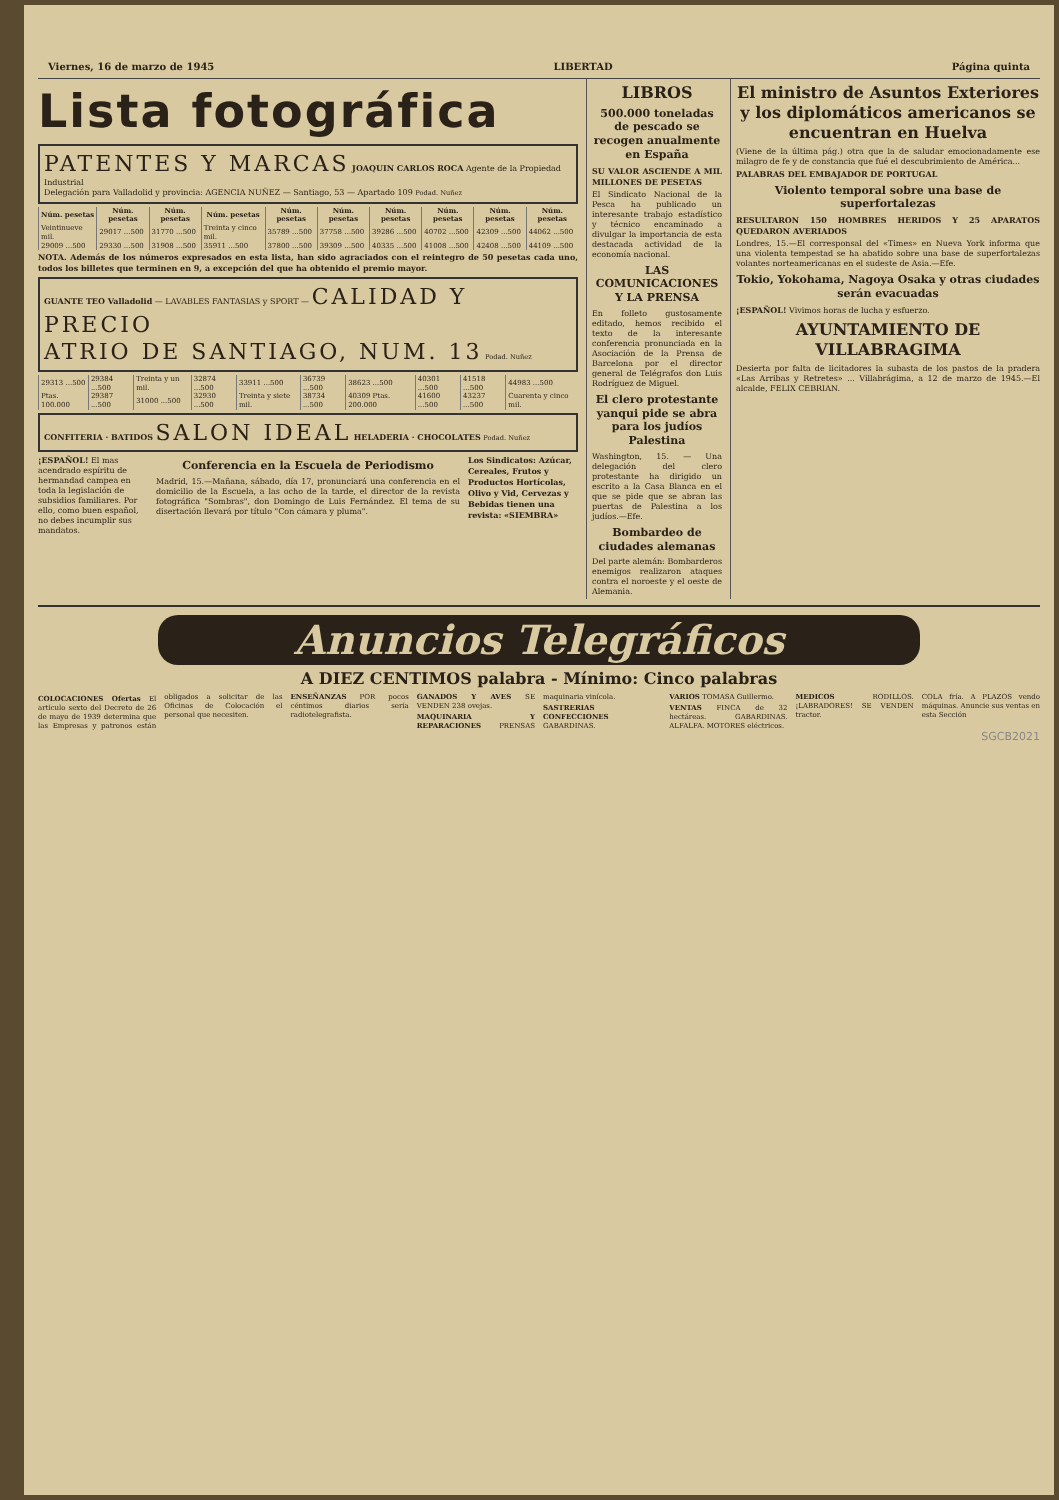Viernes, 16 de marzo de 1945 LIBERTAD Página quinta
Lista fotográfica
PATENTES Y MARCAS JOAQUIN CARLOS ROCA Agente de la Propiedad Industrial
Delegación para Valladolid y provincia: AGENCIA NUÑEZ — Santiago, 53 — Apartado 109 Podad. Nuñez
| Núm. pesetas | Núm. pesetas | Núm. pesetas | Núm. pesetas | Núm. pesetas | Núm. pesetas | Núm. pesetas | Núm. pesetas | Núm. pesetas | Núm. pesetas |
| --- | --- | --- | --- | --- | --- | --- | --- | --- | --- |
| Veintinueve mil. | 29017 ...500 | 31770 ...500 | Treinta y cinco mil. | 35789 ...500 | 37758 ...500 | 39286 ...500 | 40702 ...500 | 42309 ...500 | 44062 ...500 |
| 29009 ...500 | 29330 ...500 | 31908 ...500 | 35911 ...500 | 37800 ...500 | 39309 ...500 | 40335 ...500 | 41008 ...500 | 42408 ...500 | 44109 ...500 |
NOTA. Además de los números expresados en esta lista, han sido agraciados con el reintegro de 50 pesetas cada uno, todos los billetes que terminen en 9, a excepción del que ha obtenido el premio mayor.
GUANTE TEO Valladolid — LAVABLES FANTASIAS y SPORT — CALIDAD Y PRECIO
ATRIO DE SANTIAGO, NUM. 13 Podad. Nuñez
| 29313 ...500 | 29384 ...500 | Treinta y un mil. | 32874 ...500 | 33911 ...500 | 36739 ...500 | 38623 ...500 | 40301 ...500 | 41518 ...500 | 44983 ...500 |
| Ptas. 100.000 | 29387 ...500 | 31000 ...500 | 32930 ...500 | Treinta y siete mil. | 38734 ...500 | 40309 Ptas. 200.000 | 41600 ...500 | 43237 ...500 | Cuarenta y cinco mil. |
CONFITERIA · BATIDOS SALON IDEAL HELADERIA · CHOCOLATES Podad. Nuñez
¡ESPAÑOL! El mas acendrado espíritu de hermandad campea en toda la legislación de subsidios familiares. Por ello, como buen español, no debes incumplir sus mandatos.
Conferencia en la Escuela de Periodismo
Madrid, 15.—Mañana, sábado, día 17, pronunciará una conferencia en el domicilio de la Escuela, a las ocho de la tarde, el director de la revista fotográfica "Sombras", don Domingo de Luis Fernández. El tema de su disertación llevará por título "Con cámara y pluma".
Los Sindicatos: Azúcar, Cereales, Frutos y Productos Hortícolas, Olivo y Vid, Cervezas y Bebidas tienen una revista: «SIEMBRA»
LIBROS
500.000 toneladas de pescado se recogen anualmente en España
SU VALOR ASCIENDE A MIL MILLONES DE PESETAS
El Sindicato Nacional de la Pesca ha publicado un interesante trabajo estadístico y técnico encaminado a divulgar la importancia de esta destacada actividad de la economía nacional.
LAS COMUNICACIONES Y LA PRENSA
En folleto gustosamente editado, hemos recibido el texto de la interesante conferencia pronunciada en la Asociación de la Prensa de Barcelona por el director general de Telégrafos don Luis Rodríguez de Miguel.
El clero protestante yanqui pide se abra para los judíos Palestina
Washington, 15. — Una delegación del clero protestante ha dirigido un escrito a la Casa Blanca en el que se pide que se abran las puertas de Palestina a los judíos.—Efe.
Bombardeo de ciudades alemanas
Del parte alemán: Bombarderos enemigos realizaron ataques contra el noroeste y el oeste de Alemania.
El ministro de Asuntos Exteriores y los diplomáticos americanos se encuentran en Huelva
(Viene de la última pág.) otra que la de saludar emocionadamente ese milagro de fe y de constancia que fué el descubrimiento de América...
PALABRAS DEL EMBAJADOR DE PORTUGAL
Violento temporal sobre una base de superfortalezas
RESULTARON 150 HOMBRES HERIDOS Y 25 APARATOS QUEDARON AVERIADOS
Londres, 15.—El corresponsal del «Times» en Nueva York informa que una violenta tempestad se ha abatido sobre una base de superfortalezas volantes norteamericanas en el sudeste de Asia.—Efe.
Tokio, Yokohama, Nagoya Osaka y otras ciudades serán evacuadas
¡ESPAÑOL! Vivimos horas de lucha y esfuerzo.
AYUNTAMIENTO DE VILLABRAGIMA
Desierta por falta de licitadores la subasta de los pastos de la pradera «Las Arribas y Retretes» ... Villabrágima, a 12 de marzo de 1945.—El alcalde, FELIX CEBRIAN.
Anuncios Telegráficos
A DIEZ CENTIMOS palabra - Mínimo: Cinco palabras
COLOCACIONES Ofertas El artículo sexto del Decreto de 26 de mayo de 1939 determina que las Empresas y patronos están obligados a solicitar de las Oficinas de Colocación el personal que necesiten.
ENSEÑANZAS POR pocos céntimos diarios sería radiotelegrafista.
GANADOS Y AVES SE VENDEN 238 ovejas.
MAQUINARIA Y REPARACIONES PRENSAS maquinaria vinícola.
SASTRERIAS CONFECCIONES GABARDINAS.
VARIOS TOMASA Guillermo.
VENTAS FINCA de 32 hectáreas. GABARDINAS. ALFALFA. MOTORES eléctricos.
MEDICOS RODILLOS. ¡LABRADORES! SE VENDEN tractor.
COLA fría. A PLAZOS vendo máquinas. Anuncie sus ventas en esta Sección
SGCB2021